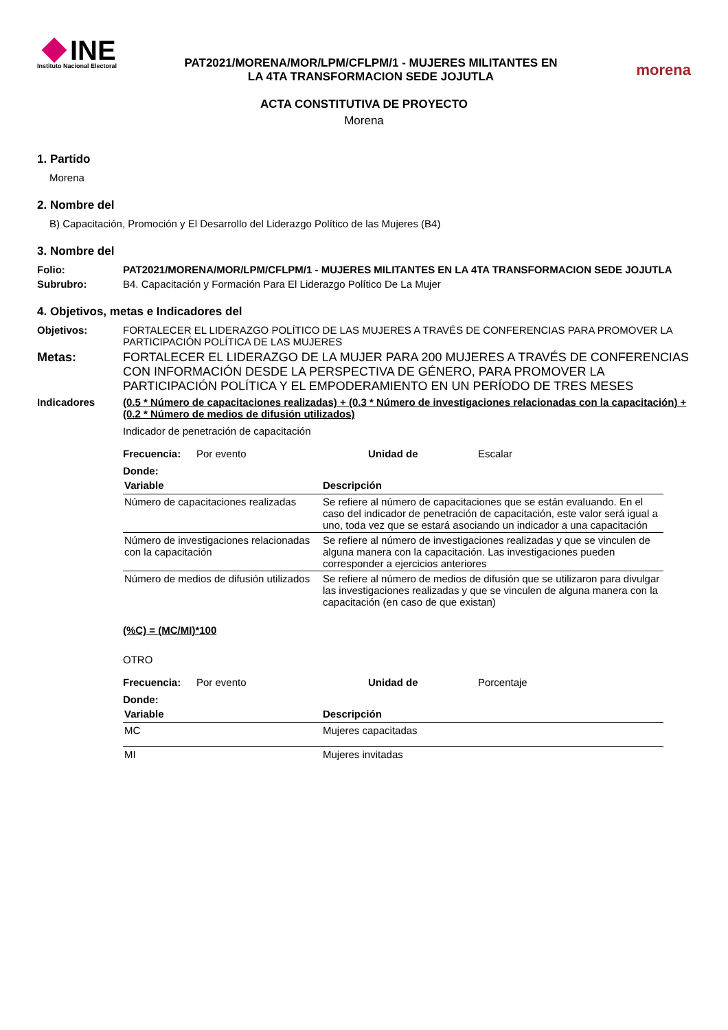INE
Instituto Nacional Electoral
PAT2021/MORENA/MOR/LPM/CFLPM/1 - MUJERES MILITANTES EN
LA 4TA TRANSFORMACION SEDE JOJUTLA
morena
ACTA CONSTITUTIVA DE PROYECTO
Morena
1. Partido
Morena
2. Nombre del
B) Capacitación, Promoción y El Desarrollo del Liderazgo Político de las Mujeres (B4)
3. Nombre del
Folio: PAT2021/MORENA/MOR/LPM/CFLPM/1 - MUJERES MILITANTES EN LA 4TA TRANSFORMACION SEDE JOJUTLA
Subrubro: B4. Capacitación y Formación Para El Liderazgo Político De La Mujer
4. Objetivos, metas e Indicadores del
Objetivos: FORTALECER EL LIDERAZGO POLÍTICO DE LAS MUJERES A TRAVÉS DE CONFERENCIAS PARA PROMOVER LA PARTICIPACIÓN POLÍTICA DE LAS MUJERES
Metas: FORTALECER EL LIDERAZGO DE LA MUJER PARA 200 MUJERES A TRAVÉS DE CONFERENCIAS CON INFORMACIÓN DESDE LA PERSPECTIVA DE GÉNERO, PARA PROMOVER LA PARTICIPACIÓN POLÍTICA Y EL EMPODERAMIENTO EN UN PERÍODO DE TRES MESES
Indicadores (0.5 * Número de capacitaciones realizadas) + (0.3 * Número de investigaciones relacionadas con la capacitación) + (0.2 * Número de medios de difusión utilizados)
Indicador de penetración de capacitación
Frecuencia: Por evento Unidad de Escalar
Donde:
| Variable | Descripción |
| --- | --- |
| Número de capacitaciones realizadas | Se refiere al número de capacitaciones que se están evaluando. En el caso del indicador de penetración de capacitación, este valor será igual a uno, toda vez que se estará asociando un indicador a una capacitación |
| Número de investigaciones relacionadas con la capacitación | Se refiere al número de investigaciones realizadas y que se vinculen de alguna manera con la capacitación. Las investigaciones pueden corresponder a ejercicios anteriores |
| Número de medios de difusión utilizados | Se refiere al número de medios de difusión que se utilizaron para divulgar las investigaciones realizadas y que se vinculen de alguna manera con la capacitación (en caso de que existan) |
(%C) = (MC/MI)*100
OTRO
Frecuencia: Por evento Unidad de Porcentaje
Donde:
| Variable | Descripción |
| --- | --- |
| MC | Mujeres capacitadas |
| MI | Mujeres invitadas |